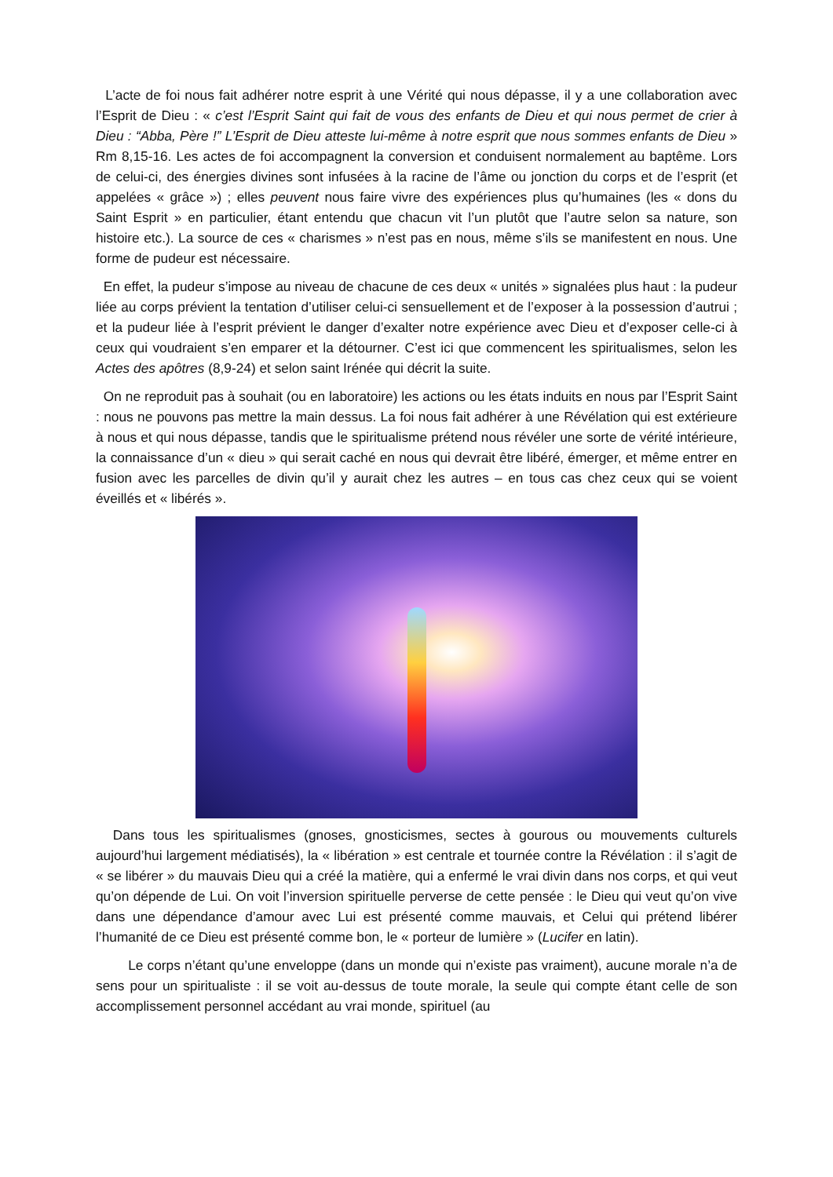L’acte de foi nous fait adhérer notre esprit à une Vérité qui nous dépasse, il y a une collaboration avec l’Esprit de Dieu : « c’est l’Esprit Saint qui fait de vous des enfants de Dieu et qui nous permet de crier à Dieu : “Abba, Père !” L’Esprit de Dieu atteste lui-même à notre esprit que nous sommes enfants de Dieu » Rm 8,15-16. Les actes de foi accompagnent la conversion et conduisent normalement au baptême. Lors de celui-ci, des énergies divines sont infusées à la racine de l’âme ou jonction du corps et de l’esprit (et appelées « grâce ») ; elles peuvent nous faire vivre des expériences plus qu’humaines (les « dons du Saint Esprit » en particulier, étant entendu que chacun vit l’un plutôt que l’autre selon sa nature, son histoire etc.). La source de ces « charismes » n’est pas en nous, même s’ils se manifestent en nous. Une forme de pudeur est nécessaire.
En effet, la pudeur s’impose au niveau de chacune de ces deux « unités » signalées plus haut : la pudeur liée au corps prévient la tentation d’utiliser celui-ci sensuellement et de l’exposer à la possession d’autrui ; et la pudeur liée à l’esprit prévient le danger d’exalter notre expérience avec Dieu et d’exposer celle-ci à ceux qui voudraient s’en emparer et la détourner. C’est ici que commencent les spiritualismes, selon les Actes des apôtres (8,9-24) et selon saint Irénée qui décrit la suite.
On ne reproduit pas à souhait (ou en laboratoire) les actions ou les états induits en nous par l’Esprit Saint : nous ne pouvons pas mettre la main dessus. La foi nous fait adhérer à une Révélation qui est extérieure à nous et qui nous dépasse, tandis que le spiritualisme prétend nous révéler une sorte de vérité intérieure, la connaissance d’un « dieu » qui serait caché en nous qui devrait être libéré, émerger, et même entrer en fusion avec les parcelles de divin qu’il y aurait chez les autres – en tous cas chez ceux qui se voient éveillés et « libérés ».
Dans tous les spiritualismes (gnoses, gnosticismes, sectes à gourous ou mouvements culturels aujourd’hui largement médiatisés), la « libération » est centrale et tournée contre la Révélation : il s’agit de « se libérer » du mauvais Dieu qui a créé la matière, qui a enfermé le vrai divin dans nos corps, et qui veut qu’on dépende de Lui. On voit l’inversion spirituelle perverse de cette pensée : le Dieu qui veut qu’on vive dans une dépendance d’amour avec Lui est présenté comme mauvais, et Celui qui prétend libérer l’humanité de ce Dieu est présenté comme bon, le « porteur de lumière » (Lucifer en latin).
Le corps n’étant qu’une enveloppe (dans un monde qui n’existe pas vraiment), aucune morale n’a de sens pour un spiritualiste : il se voit au-dessus de toute morale, la seule qui compte étant celle de son accomplissement personnel accédant au vrai monde, spirituel (au